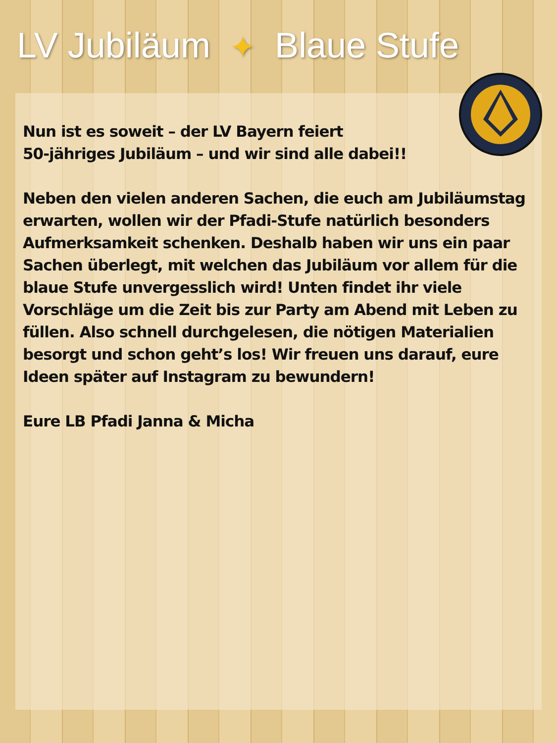LV Jubiläum ✦ Blaue Stufe
Nun ist es soweit – der LV Bayern feiert
50-jähriges Jubiläum – und wir sind alle dabei!!
Neben den vielen anderen Sachen, die euch am Jubiläumstag erwarten, wollen wir der Pfadi-Stufe natürlich besonders Aufmerksamkeit schenken. Deshalb haben wir uns ein paar Sachen überlegt, mit welchen das Jubiläum vor allem für die blaue Stufe unvergesslich wird! Unten findet ihr viele Vorschläge um die Zeit bis zur Party am Abend mit Leben zu füllen. Also schnell durchgelesen, die nötigen Materialien besorgt und schon geht’s los! Wir freuen uns darauf, eure Ideen später auf Instagram zu bewundern!
Eure LB Pfadi Janna & Micha